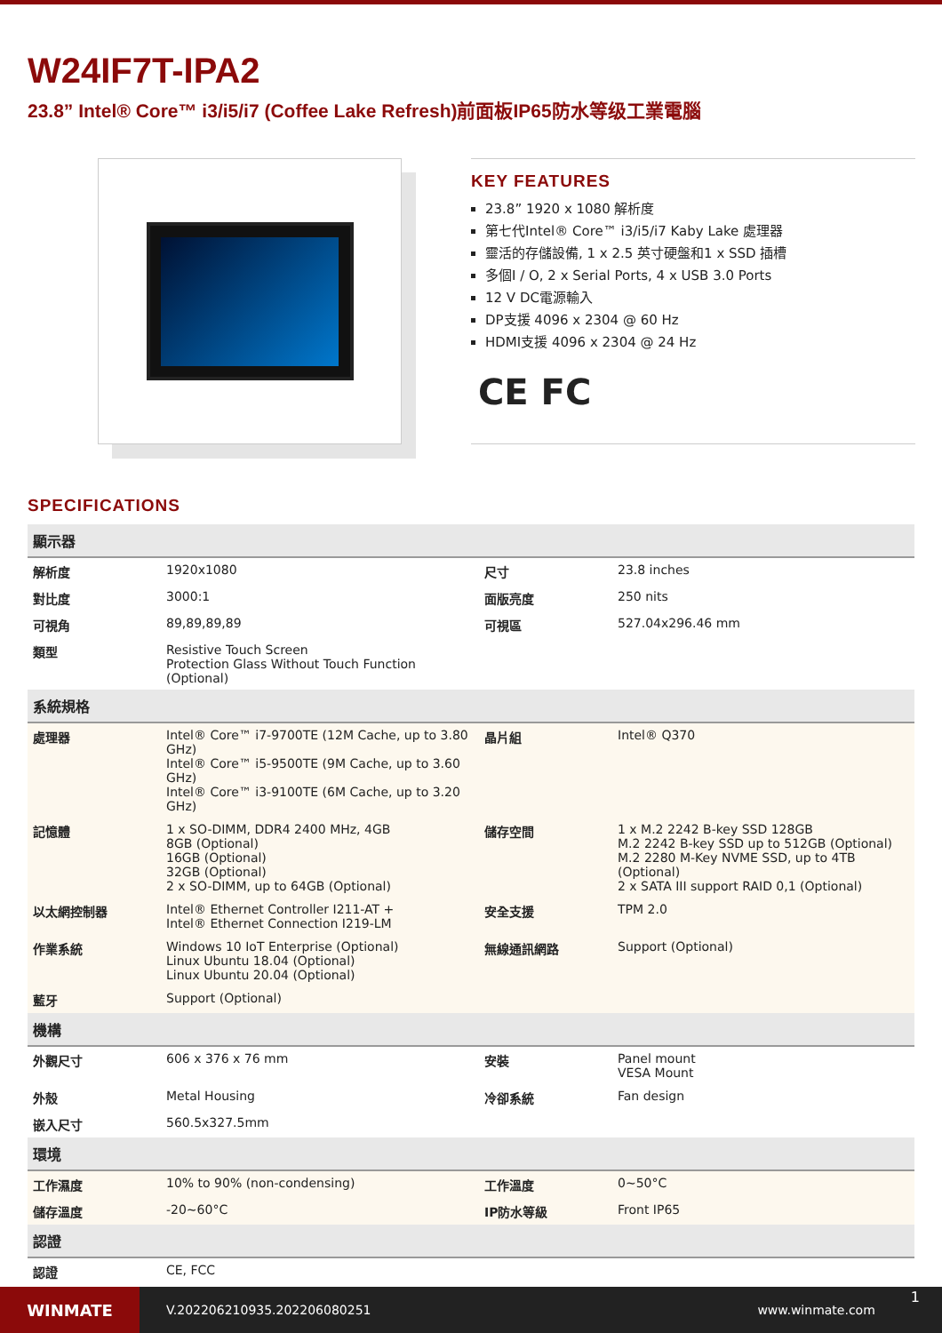W24IF7T-IPA2
23.8” Intel® Core™ i3/i5/i7 (Coffee Lake Refresh)前面板IP65防水等级工業電腦
KEY FEATURES
23.8” 1920 x 1080 解析度
第七代Intel® Core™ i3/i5/i7 Kaby Lake 處理器
靈活的存儲設備, 1 x 2.5 英寸硬盤和1 x SSD 插槽
多個I / O, 2 x Serial Ports, 4 x USB 3.0 Ports
12 V DC電源輸入
DP支援 4096 x 2304 @ 60 Hz
HDMI支援 4096 x 2304 @ 24 Hz
CE FC
SPECIFICATIONS
| 顯示器 | | | |
| --- | --- | --- | --- |
| 解析度 | 1920x1080 | 尺寸 | 23.8 inches |
| 對比度 | 3000:1 | 面版亮度 | 250 nits |
| 可視角 | 89,89,89,89 | 可視區 | 527.04x296.46 mm |
| 類型 | Resistive Touch Screen Protection Glass Without Touch Function (Optional) | | |
| 系統規格 | | | |
| 處理器 | Intel® Core™ i7-9700TE (12M Cache, up to 3.80 GHz) Intel® Core™ i5-9500TE (9M Cache, up to 3.60 GHz) Intel® Core™ i3-9100TE (6M Cache, up to 3.20 GHz) | 晶片組 | Intel® Q370 |
| 記憶體 | 1 x SO-DIMM, DDR4 2400 MHz, 4GB 8GB (Optional) 16GB (Optional) 32GB (Optional) 2 x SO-DIMM, up to 64GB (Optional) | 儲存空間 | 1 x M.2 2242 B-key SSD 128GB M.2 2242 B-key SSD up to 512GB (Optional) M.2 2280 M-Key NVME SSD, up to 4TB (Optional) 2 x SATA III support RAID 0,1 (Optional) |
| 以太網控制器 | Intel® Ethernet Controller I211-AT + Intel® Ethernet Connection I219-LM | 安全支援 | TPM 2.0 |
| 作業系統 | Windows 10 IoT Enterprise (Optional) Linux Ubuntu 18.04 (Optional) Linux Ubuntu 20.04 (Optional) | 無線通訊網路 | Support (Optional) |
| 藍牙 | Support (Optional) | | |
| 機構 | | | |
| 外觀尺寸 | 606 x 376 x 76 mm | 安裝 | Panel mount VESA Mount |
| 外殼 | Metal Housing | 冷卻系統 | Fan design |
| 嵌入尺寸 | 560.5x327.5mm | | |
| 環境 | | | |
| 工作濕度 | 10% to 90% (non-condensing) | 工作溫度 | 0~50°C |
| 儲存溫度 | -20~60°C | IP防水等級 | Front IP65 |
| 認證 | | | |
| 認證 | CE, FCC | | |
WINMATE
V.202206210935.202206080251 www.winmate.com
1